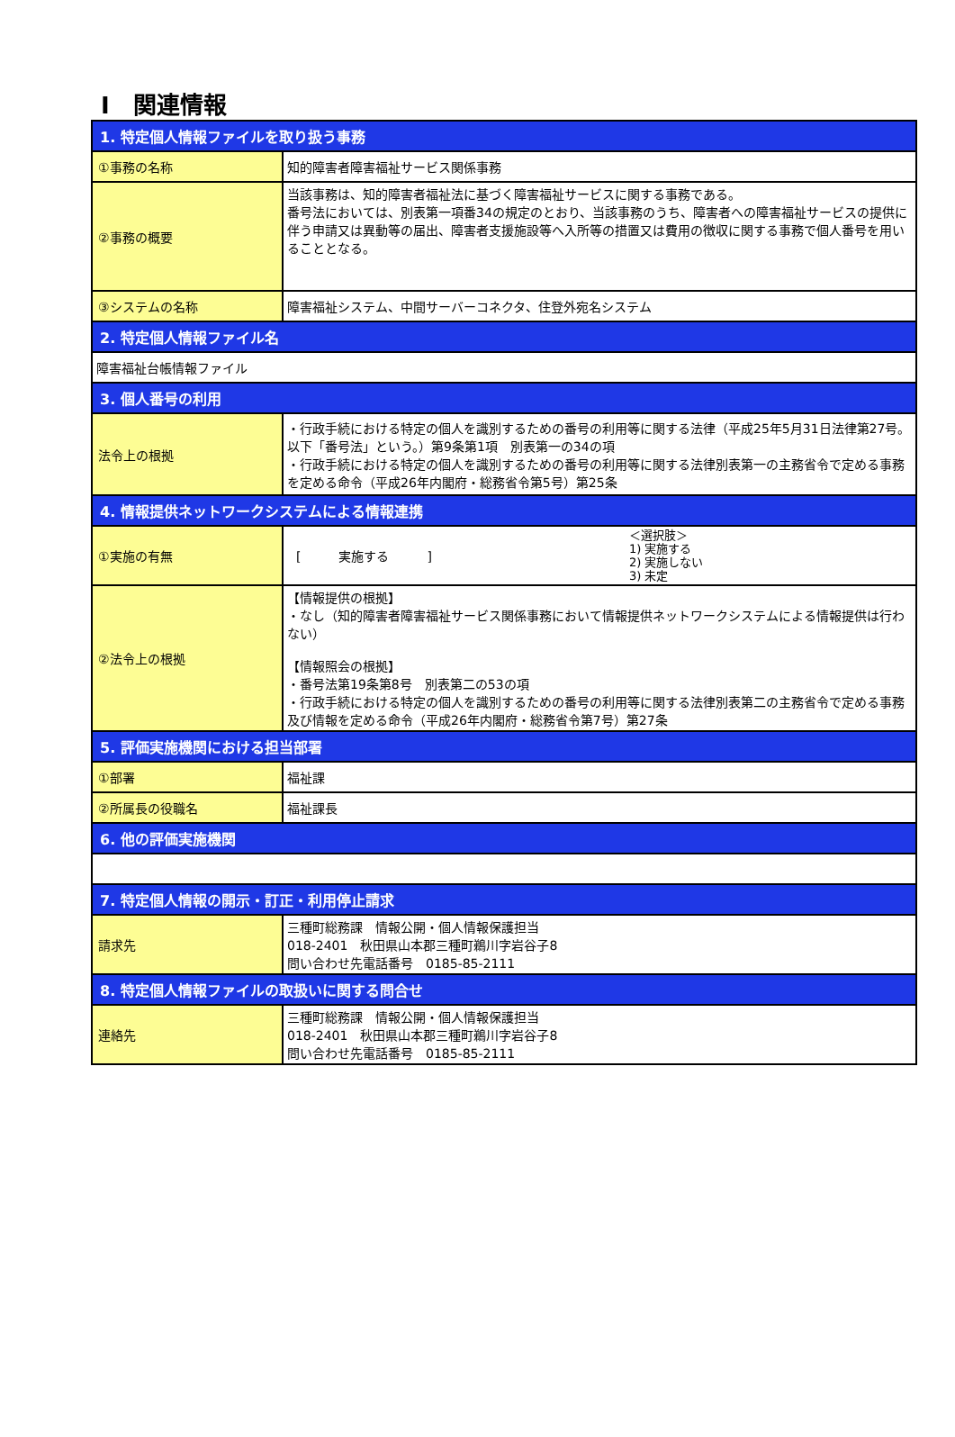Ⅰ　関連情報
| 1. 特定個人情報ファイルを取り扱う事務 | |
| --- | --- |
| ①事務の名称 | 知的障害者障害福祉サービス関係事務 |
| ②事務の概要 | 当該事務は、知的障害者福祉法に基づく障害福祉サービスに関する事務である。 番号法においては、別表第一項番34の規定のとおり、当該事務のうち、障害者への障害福祉サービスの提供に伴う申請又は異動等の届出、障害者支援施設等へ入所等の措置又は費用の徴収に関する事務で個人番号を用いることとなる。 |
| ③システムの名称 | 障害福祉システム、中間サーバーコネクタ、住登外宛名システム |
| 2. 特定個人情報ファイル名 | |
| 障害福祉台帳情報ファイル | |
| 3. 個人番号の利用 | |
| 法令上の根拠 | ・行政手続における特定の個人を識別するための番号の利用等に関する法律（平成25年5月31日法律第27号。以下「番号法」という。）第9条第1項 別表第一の34の項 ・行政手続における特定の個人を識別するための番号の利用等に関する法律別表第一の主務省令で定める事務を定める命令（平成26年内閣府・総務省令第5号）第25条 |
| 4. 情報提供ネットワークシステムによる情報連携 | |
| ①実施の有無 | [ 実施する ] ＜選択肢＞ 1) 実施する 2) 実施しない 3) 未定 |
| ②法令上の根拠 | 【情報提供の根拠】 ・なし（知的障害者障害福祉サービス関係事務において情報提供ネットワークシステムによる情報提供は行わない） 【情報照会の根拠】 ・番号法第19条第8号 別表第二の53の項 ・行政手続における特定の個人を識別するための番号の利用等に関する法律別表第二の主務省令で定める事務及び情報を定める命令（平成26年内閣府・総務省令第7号）第27条 |
| 5. 評価実施機関における担当部署 | |
| ①部署 | 福祉課 |
| ②所属長の役職名 | 福祉課長 |
| 6. 他の評価実施機関 | |
| 7. 特定個人情報の開示・訂正・利用停止請求 | |
| 請求先 | 三種町総務課 情報公開・個人情報保護担当 018-2401 秋田県山本郡三種町鵜川字岩谷子8 問い合わせ先電話番号 0185-85-2111 |
| 8. 特定個人情報ファイルの取扱いに関する問合せ | |
| 連絡先 | 三種町総務課 情報公開・個人情報保護担当 018-2401 秋田県山本郡三種町鵜川字岩谷子8 問い合わせ先電話番号 0185-85-2111 |